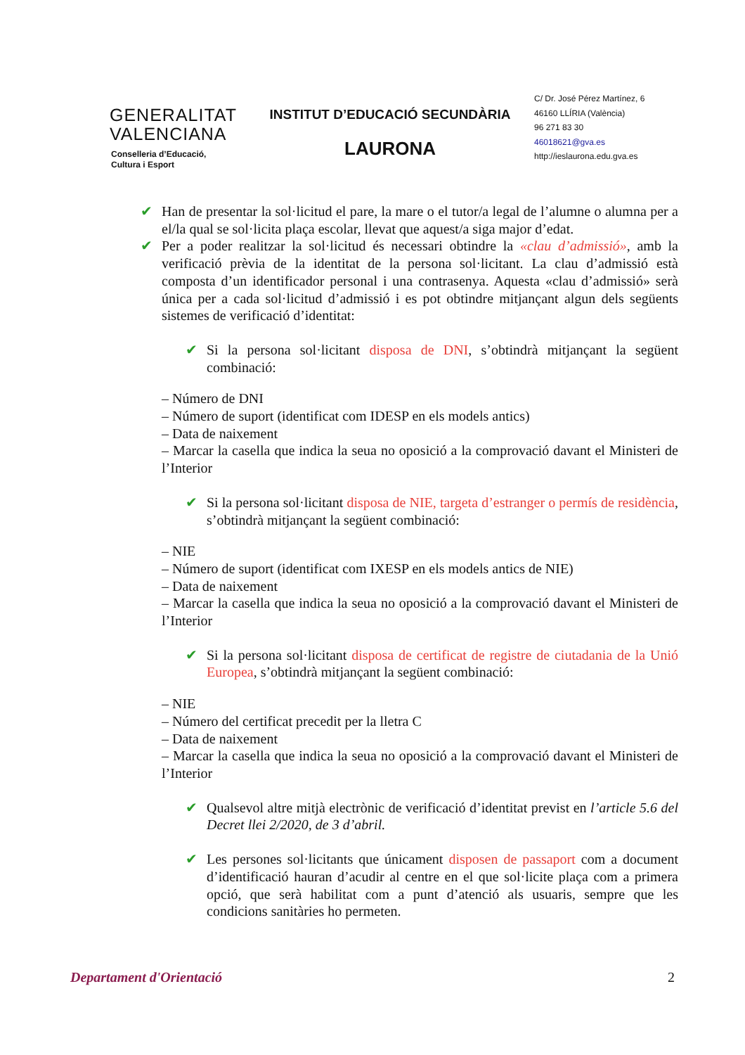GENERALITAT
VALENCIANA
Conselleria d’Educació,
Cultura i Esport
INSTITUT D’EDUCACIÓ SECUNDÀRIA
LAURONA
C/ Dr. José Pérez Martínez, 6
46160 LLÍRIA (València)
96 271 83 30
46018621@gva.es
http://ieslaurona.edu.gva.es
✔ Han de presentar la sol·licitud el pare, la mare o el tutor/a legal de l’alumne o alumna per a el/la qual se sol·licita plaça escolar, llevat que aquest/a siga major d’edat.
✔ Per a poder realitzar la sol·licitud és necessari obtindre la «clau d’admissió», amb la verificació prèvia de la identitat de la persona sol·licitant. La clau d’admissió està composta d’un identificador personal i una contrasenya. Aquesta «clau d’admissió» serà única per a cada sol·licitud d’admissió i es pot obtindre mitjançant algun dels següents sistemes de verificació d’identitat:
✔ Si la persona sol·licitant disposa de DNI, s’obtindrà mitjançant la següent combinació:
– Número de DNI
– Número de suport (identificat com IDESP en els models antics)
– Data de naixement
– Marcar la casella que indica la seua no oposició a la comprovació davant el Ministeri de l’Interior
✔ Si la persona sol·licitant disposa de NIE, targeta d’estranger o permís de residència, s’obtindrà mitjançant la següent combinació:
– NIE
– Número de suport (identificat com IXESP en els models antics de NIE)
– Data de naixement
– Marcar la casella que indica la seua no oposició a la comprovació davant el Ministeri de l’Interior
✔ Si la persona sol·licitant disposa de certificat de registre de ciutadania de la Unió Europea, s’obtindrà mitjançant la següent combinació:
– NIE
– Número del certificat precedit per la lletra C
– Data de naixement
– Marcar la casella que indica la seua no oposició a la comprovació davant el Ministeri de l’Interior
✔ Qualsevol altre mitjà electrònic de verificació d’identitat previst en l’article 5.6 del Decret llei 2/2020, de 3 d’abril.
✔ Les persones sol·licitants que únicament disposen de passaport com a document d’identificació hauran d’acudir al centre en el que sol·licite plaça com a primera opció, que serà habilitat com a punt d’atenció als usuaris, sempre que les condicions sanitàries ho permeten.
Departament d'Orientació 2